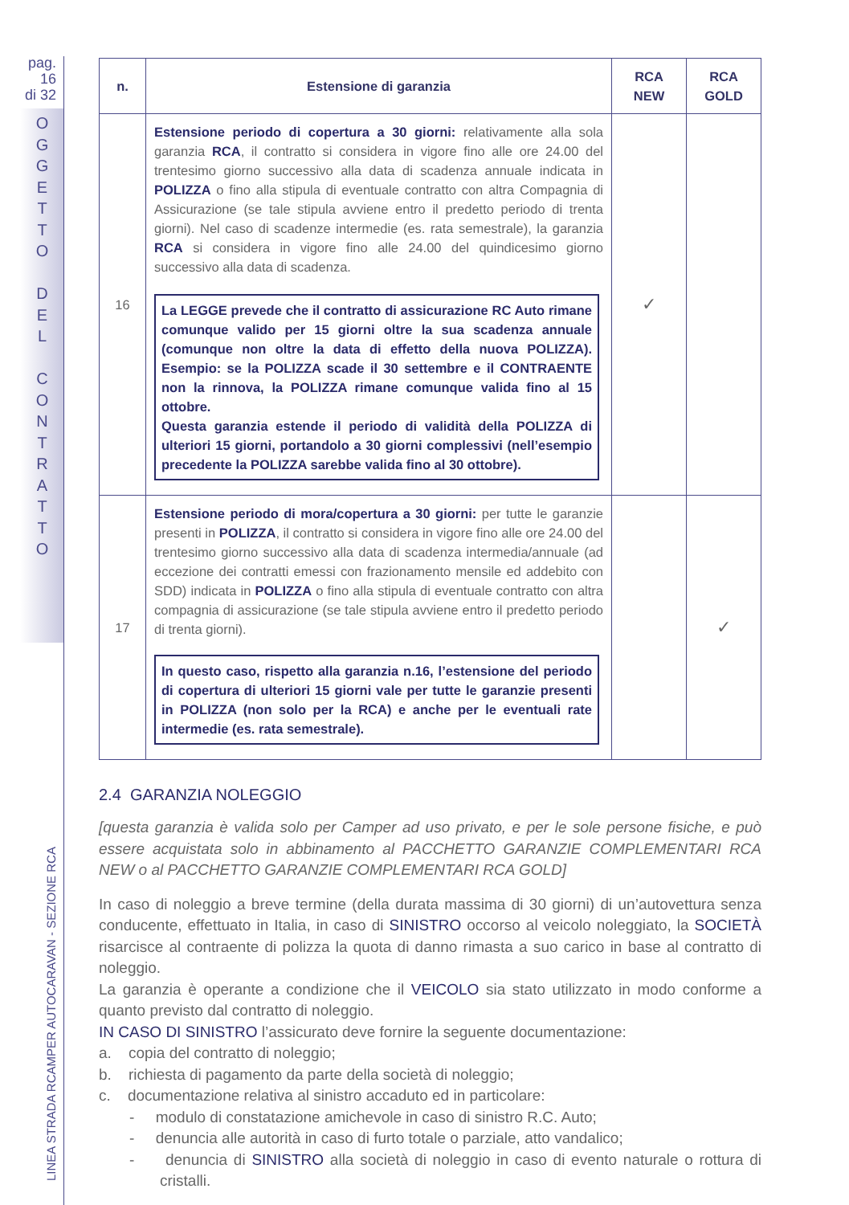pag. 16
di 32
O G G E T T O
D E L
C O N T R A T T O
LINEA STRADA RCAMPER AUTOCARAVAN - SEZIONE RCA
| n. | Estensione di garanzia | RCA NEW | RCA GOLD |
| --- | --- | --- | --- |
| 16 | Estensione periodo di copertura a 30 giorni: relativamente alla sola garanzia RCA , il contratto si considera in vigore fino alle ore 24.00 del trentesimo giorno successivo alla data di scadenza annuale indicata in POLIZZA o fino alla stipula di eventuale contratto con altra Compagnia di Assicurazione (se tale stipula avviene entro il predetto periodo di trenta giorni). Nel caso di scadenze intermedie (es. rata semestrale), la garanzia RCA si considera in vigore fino alle 24.00 del quindicesimo giorno successivo alla data di scadenza. La LEGGE prevede che il contratto di assicurazione RC Auto rimane comunque valido per 15 giorni oltre la sua scadenza annuale (comunque non oltre la data di effetto della nuova POLIZZA). Esempio: se la POLIZZA scade il 30 settembre e il CONTRAENTE non la rinnova, la POLIZZA rimane comunque valida fino al 15 ottobre. Questa garanzia estende il periodo di validità della POLIZZA di ulteriori 15 giorni, portandolo a 30 giorni complessivi (nell’esempio precedente la POLIZZA sarebbe valida fino al 30 ottobre). | ✓ | |
| 17 | Estensione periodo di mora/copertura a 30 giorni: per tutte le garanzie presenti in POLIZZA , il contratto si considera in vigore fino alle ore 24.00 del trentesimo giorno successivo alla data di scadenza intermedia/annuale (ad eccezione dei contratti emessi con frazionamento mensile ed addebito con SDD) indicata in POLIZZA o fino alla stipula di eventuale contratto con altra compagnia di assicurazione (se tale stipula avviene entro il predetto periodo di trenta giorni). In questo caso, rispetto alla garanzia n.16, l’estensione del periodo di copertura di ulteriori 15 giorni vale per tutte le garanzie presenti in POLIZZA (non solo per la RCA) e anche per le eventuali rate intermedie (es. rata semestrale). | | ✓ |
2.4 GARANZIA NOLEGGIO
[questa garanzia è valida solo per Camper ad uso privato, e per le sole persone fisiche, e può essere acquistata solo in abbinamento al PACCHETTO GARANZIE COMPLEMENTARI RCA NEW o al PACCHETTO GARANZIE COMPLEMENTARI RCA GOLD]
In caso di noleggio a breve termine (della durata massima di 30 giorni) di un’autovettura senza conducente, effettuato in Italia, in caso di SINISTRO occorso al veicolo noleggiato, la SOCIETÀ risarcisce al contraente di polizza la quota di danno rimasta a suo carico in base al contratto di noleggio.
La garanzia è operante a condizione che il VEICOLO sia stato utilizzato in modo conforme a quanto previsto dal contratto di noleggio.
IN CASO DI SINISTRO l’assicurato deve fornire la seguente documentazione:
a. copia del contratto di noleggio;
b. richiesta di pagamento da parte della società di noleggio;
c. documentazione relativa al sinistro accaduto ed in particolare:
- modulo di constatazione amichevole in caso di sinistro R.C. Auto;
- denuncia alle autorità in caso di furto totale o parziale, atto vandalico;
- denuncia di SINISTRO alla società di noleggio in caso di evento naturale o rottura di cristalli.